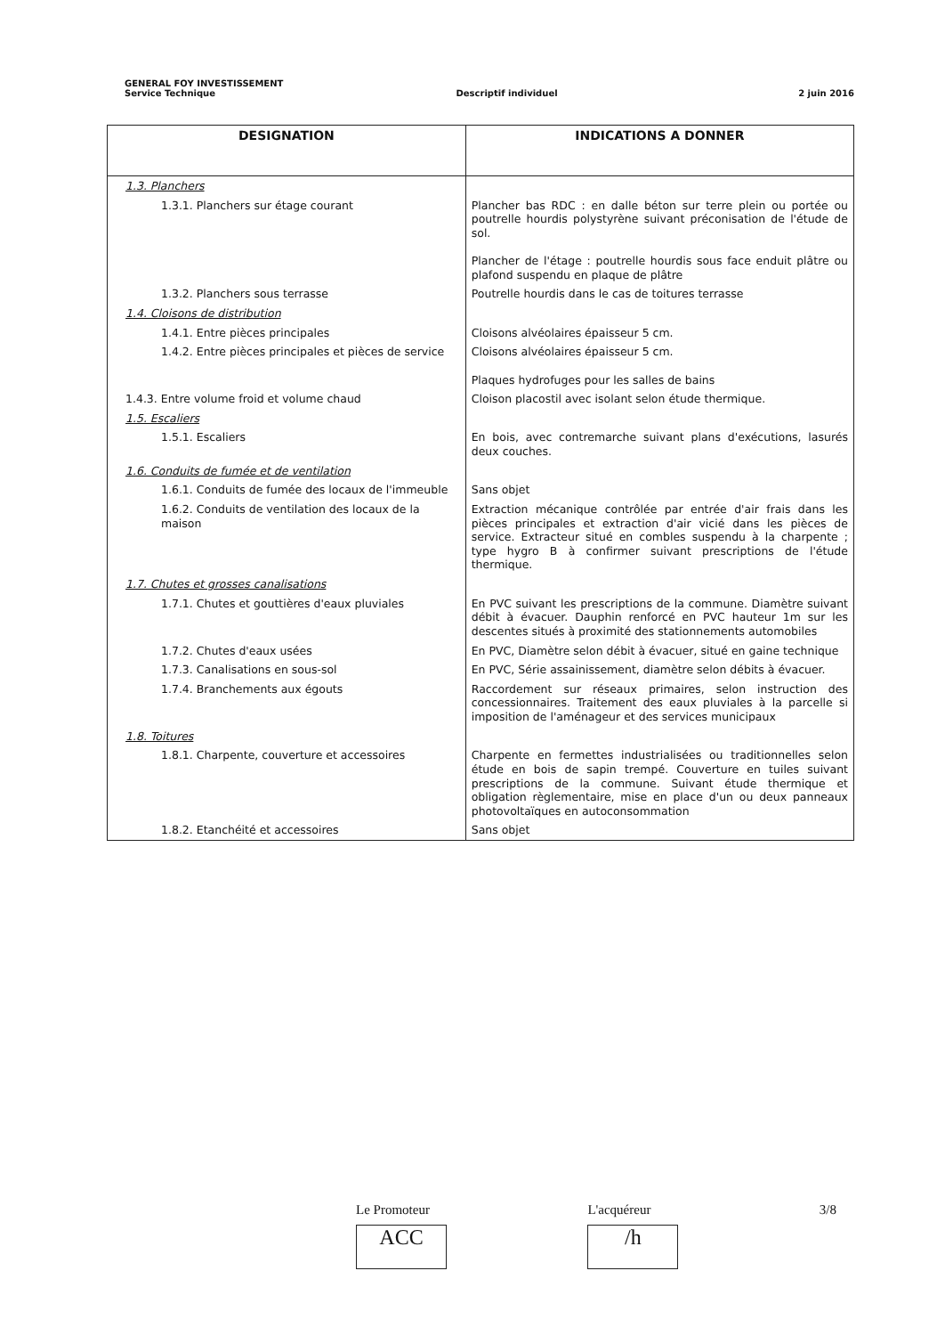GENERAL FOY INVESTISSEMENT
Service Technique Descriptif individuel 2 juin 2016
| DESIGNATION | INDICATIONS A DONNER |
| --- | --- |
| 1.3. Planchers | |
| 1.3.1. Planchers sur étage courant | Plancher bas RDC : en dalle béton sur terre plein ou portée ou poutrelle hourdis polystyrène suivant préconisation de l'étude de sol. Plancher de l'étage : poutrelle hourdis sous face enduit plâtre ou plafond suspendu en plaque de plâtre |
| 1.3.2. Planchers sous terrasse | Poutrelle hourdis dans le cas de toitures terrasse |
| 1.4. Cloisons de distribution | |
| 1.4.1. Entre pièces principales | Cloisons alvéolaires épaisseur 5 cm. |
| 1.4.2. Entre pièces principales et pièces de service | Cloisons alvéolaires épaisseur 5 cm. Plaques hydrofuges pour les salles de bains |
| 1.4.3. Entre volume froid et volume chaud | Cloison placostil avec isolant selon étude thermique. |
| 1.5. Escaliers | |
| 1.5.1. Escaliers | En bois, avec contremarche suivant plans d'exécutions, lasurés deux couches. |
| 1.6. Conduits de fumée et de ventilation | |
| 1.6.1. Conduits de fumée des locaux de l'immeuble | Sans objet |
| 1.6.2. Conduits de ventilation des locaux de la maison | Extraction mécanique contrôlée par entrée d'air frais dans les pièces principales et extraction d'air vicié dans les pièces de service. Extracteur situé en combles suspendu à la charpente ; type hygro B à confirmer suivant prescriptions de l'étude thermique. |
| 1.7. Chutes et grosses canalisations | |
| 1.7.1. Chutes et gouttières d'eaux pluviales | En PVC suivant les prescriptions de la commune. Diamètre suivant débit à évacuer. Dauphin renforcé en PVC hauteur 1m sur les descentes situés à proximité des stationnements automobiles |
| 1.7.2. Chutes d'eaux usées | En PVC, Diamètre selon débit à évacuer, situé en gaine technique |
| 1.7.3. Canalisations en sous-sol | En PVC, Série assainissement, diamètre selon débits à évacuer. |
| 1.7.4. Branchements aux égouts | Raccordement sur réseaux primaires, selon instruction des concessionnaires. Traitement des eaux pluviales à la parcelle si imposition de l'aménageur et des services municipaux |
| 1.8. Toitures | |
| 1.8.1. Charpente, couverture et accessoires | Charpente en fermettes industrialisées ou traditionnelles selon étude en bois de sapin trempé. Couverture en tuiles suivant prescriptions de la commune. Suivant étude thermique et obligation règlementaire, mise en place d'un ou deux panneaux photovoltaïques en autoconsommation |
| 1.8.2. Etanchéité et accessoires | Sans objet |
Le Promoteur
ACC
L'acquéreur
/h
3/8